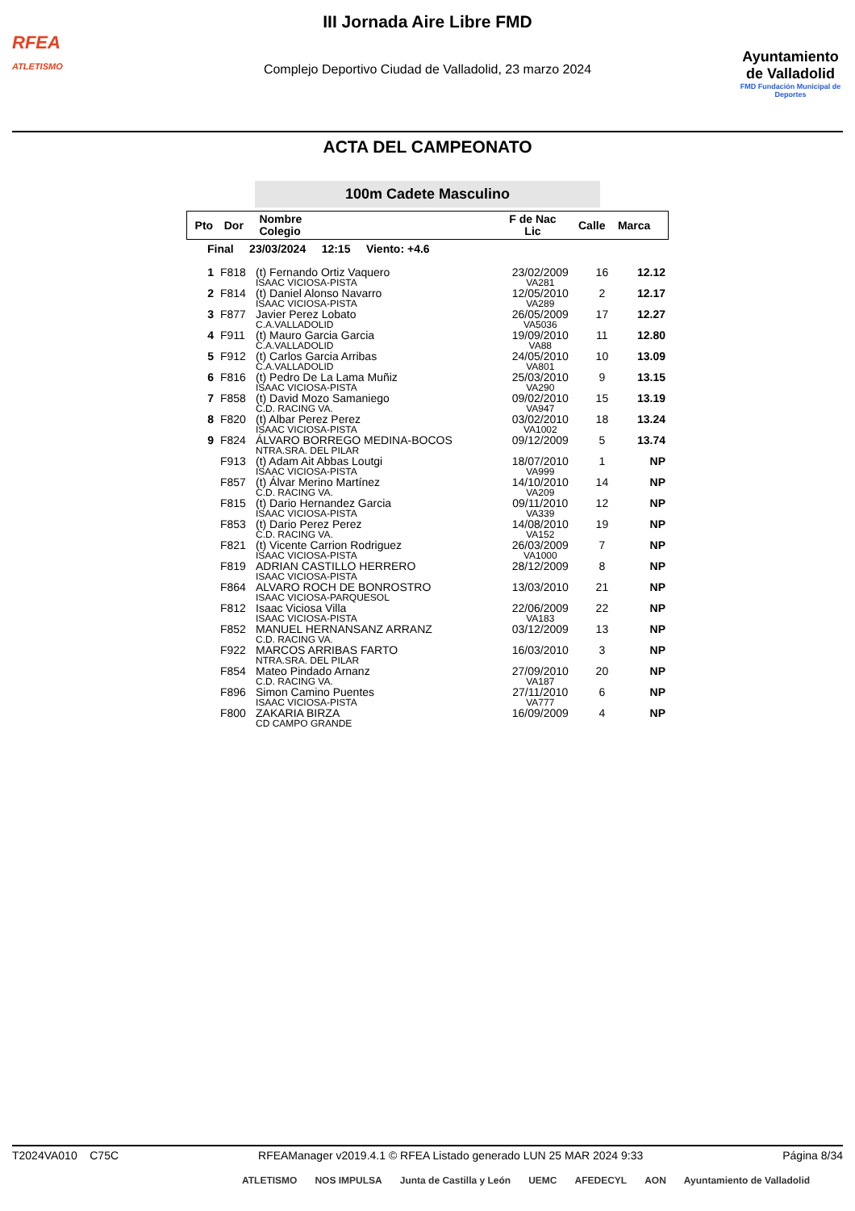RFEA
ATLETISMO
III Jornada Aire Libre FMD
Complejo Deportivo Ciudad de Valladolid, 23 marzo 2024
Ayuntamiento
de Valladolid
FMD Fundación Municipal de Deportes
ACTA DEL CAMPEONATO
100m Cadete Masculino
| Pto | Dor | Nombre Colegio | F de Nac Lic | Calle | Marca |
| --- | --- | --- | --- | --- | --- |
| Final 23/03/2024 12:15 Viento: +4.6 | | | | | |
| 1 | F818 | (t) Fernando Ortiz Vaquero ISAAC VICIOSA-PISTA | 23/02/2009 VA281 | 16 | 12.12 |
| 2 | F814 | (t) Daniel Alonso Navarro ISAAC VICIOSA-PISTA | 12/05/2010 VA289 | 2 | 12.17 |
| 3 | F877 | Javier Perez Lobato C.A.VALLADOLID | 26/05/2009 VA5036 | 17 | 12.27 |
| 4 | F911 | (t) Mauro Garcia Garcia C.A.VALLADOLID | 19/09/2010 VA88 | 11 | 12.80 |
| 5 | F912 | (t) Carlos Garcia Arribas C.A.VALLADOLID | 24/05/2010 VA801 | 10 | 13.09 |
| 6 | F816 | (t) Pedro De La Lama Muñiz ISAAC VICIOSA-PISTA | 25/03/2010 VA290 | 9 | 13.15 |
| 7 | F858 | (t) David Mozo Samaniego C.D. RACING VA. | 09/02/2010 VA947 | 15 | 13.19 |
| 8 | F820 | (t) Albar Perez Perez ISAAC VICIOSA-PISTA | 03/02/2010 VA1002 | 18 | 13.24 |
| 9 | F824 | ÁLVARO BORREGO MEDINA-BOCOS NTRA.SRA. DEL PILAR | 09/12/2009 | 5 | 13.74 |
| | F913 | (t) Adam Ait Abbas Loutgi ISAAC VICIOSA-PISTA | 18/07/2010 VA999 | 1 | NP |
| | F857 | (t) Álvar Merino Martínez C.D. RACING VA. | 14/10/2010 VA209 | 14 | NP |
| | F815 | (t) Dario Hernandez Garcia ISAAC VICIOSA-PISTA | 09/11/2010 VA339 | 12 | NP |
| | F853 | (t) Dario Perez Perez C.D. RACING VA. | 14/08/2010 VA152 | 19 | NP |
| | F821 | (t) Vicente Carrion Rodriguez ISAAC VICIOSA-PISTA | 26/03/2009 VA1000 | 7 | NP |
| | F819 | ADRIAN CASTILLO HERRERO ISAAC VICIOSA-PISTA | 28/12/2009 | 8 | NP |
| | F864 | ALVARO ROCH DE BONROSTRO ISAAC VICIOSA-PARQUESOL | 13/03/2010 | 21 | NP |
| | F812 | Isaac Viciosa Villa ISAAC VICIOSA-PISTA | 22/06/2009 VA183 | 22 | NP |
| | F852 | MANUEL HERNANSANZ ARRANZ C.D. RACING VA. | 03/12/2009 | 13 | NP |
| | F922 | MARCOS ARRIBAS FARTO NTRA.SRA. DEL PILAR | 16/03/2010 | 3 | NP |
| | F854 | Mateo Pindado Arnanz C.D. RACING VA. | 27/09/2010 VA187 | 20 | NP |
| | F896 | Simon Camino Puentes ISAAC VICIOSA-PISTA | 27/11/2010 VA777 | 6 | NP |
| | F800 | ZAKARIA BIRZA CD CAMPO GRANDE | 16/09/2009 | 4 | NP |
T2024VA010 C75C RFEAManager v2019.4.1 © RFEA Listado generado LUN 25 MAR 2024 9:33 Página 8/34
ATLETISMO NOS IMPULSA Junta de Castilla y León UEMC AFEDECYL AON Ayuntamiento de Valladolid